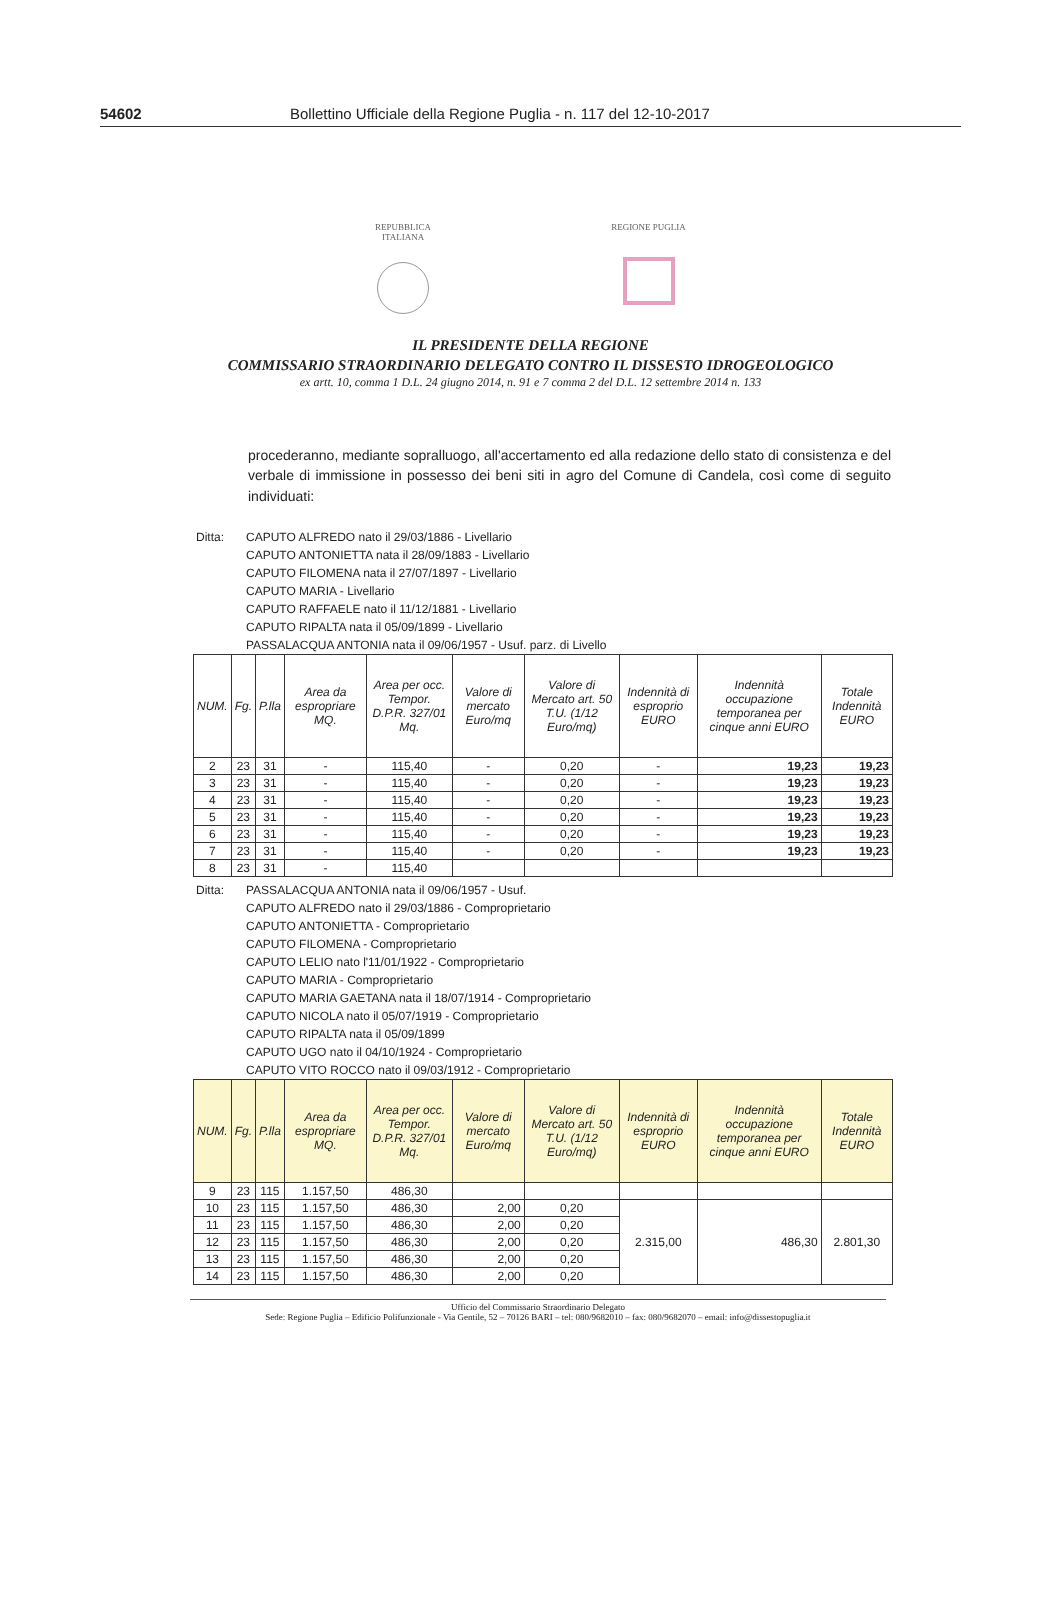54602 Bollettino Ufficiale della Regione Puglia - n. 117 del 12-10-2017
REPUBBLICA
ITALIANA
REGIONE PUGLIA
IL PRESIDENTE DELLA REGIONE
COMMISSARIO STRAORDINARIO DELEGATO CONTRO IL DISSESTO IDROGEOLOGICO
ex artt. 10, comma 1 D.L. 24 giugno 2014, n. 91 e 7 comma 2 del D.L. 12 settembre 2014 n. 133
procederanno, mediante sopralluogo, all'accertamento ed alla redazione dello stato di consistenza e del verbale di immissione in possesso dei beni siti in agro del Comune di Candela, così come di seguito individuati:
Ditta: CAPUTO ALFREDO nato il 29/03/1886 - Livellario
CAPUTO ANTONIETTA nata il 28/09/1883 - Livellario
CAPUTO FILOMENA nata il 27/07/1897 - Livellario
CAPUTO MARIA - Livellario
CAPUTO RAFFAELE nato il 11/12/1881 - Livellario
CAPUTO RIPALTA nata il 05/09/1899 - Livellario
PASSALACQUA ANTONIA nata il 09/06/1957 - Usuf. parz. di Livello
| NUM. | Fg. | P.lla | Area da espropriare MQ. | Area per occ. Tempor. D.P.R. 327/01 Mq. | Valore di mercato Euro/mq | Valore di Mercato art. 50 T.U. (1/12 Euro/mq) | Indennità di esproprio EURO | Indennità occupazione temporanea per cinque anni EURO | Totale Indennità EURO |
| --- | --- | --- | --- | --- | --- | --- | --- | --- | --- |
| 2 | 23 | 31 | - | 115,40 | - | 0,20 | - | 19,23 | 19,23 |
| 3 | 23 | 31 | - | 115,40 | - | 0,20 | - | 19,23 | 19,23 |
| 4 | 23 | 31 | - | 115,40 | - | 0,20 | - | 19,23 | 19,23 |
| 5 | 23 | 31 | - | 115,40 | - | 0,20 | - | 19,23 | 19,23 |
| 6 | 23 | 31 | - | 115,40 | - | 0,20 | - | 19,23 | 19,23 |
| 7 | 23 | 31 | - | 115,40 | - | 0,20 | - | 19,23 | 19,23 |
| 8 | 23 | 31 | - | 115,40 | | | | | |
Ditta: PASSALACQUA ANTONIA nata il 09/06/1957 - Usuf.
CAPUTO ALFREDO nato il 29/03/1886 - Comproprietario
CAPUTO ANTONIETTA - Comproprietario
CAPUTO FILOMENA - Comproprietario
CAPUTO LELIO nato l'11/01/1922 - Comproprietario
CAPUTO MARIA - Comproprietario
CAPUTO MARIA GAETANA nata il 18/07/1914 - Comproprietario
CAPUTO NICOLA nato il 05/07/1919 - Comproprietario
CAPUTO RIPALTA nata il 05/09/1899
CAPUTO UGO nato il 04/10/1924 - Comproprietario
CAPUTO VITO ROCCO nato il 09/03/1912 - Comproprietario
| NUM. | Fg. | P.lla | Area da espropriare MQ. | Area per occ. Tempor. D.P.R. 327/01 Mq. | Valore di mercato Euro/mq | Valore di Mercato art. 50 T.U. (1/12 Euro/mq) | Indennità di esproprio EURO | Indennità occupazione temporanea per cinque anni EURO | Totale Indennità EURO |
| --- | --- | --- | --- | --- | --- | --- | --- | --- | --- |
| 9 | 23 | 115 | 1.157,50 | 486,30 | | | | | |
| 10 | 23 | 115 | 1.157,50 | 486,30 | 2,00 | 0,20 | 2.315,00 | 486,30 | 2.801,30 |
| 11 | 23 | 115 | 1.157,50 | 486,30 | 2,00 | 0,20 | | | |
| 12 | 23 | 115 | 1.157,50 | 486,30 | 2,00 | 0,20 | | | |
| 13 | 23 | 115 | 1.157,50 | 486,30 | 2,00 | 0,20 | | | |
| 14 | 23 | 115 | 1.157,50 | 486,30 | 2,00 | 0,20 | | | |
Ufficio del Commissario Straordinario Delegato
Sede: Regione Puglia – Edificio Polifunzionale - Via Gentile, 52 – 70126 BARI – tel: 080/9682010 – fax: 080/9682070 – email: info@dissestopuglia.it